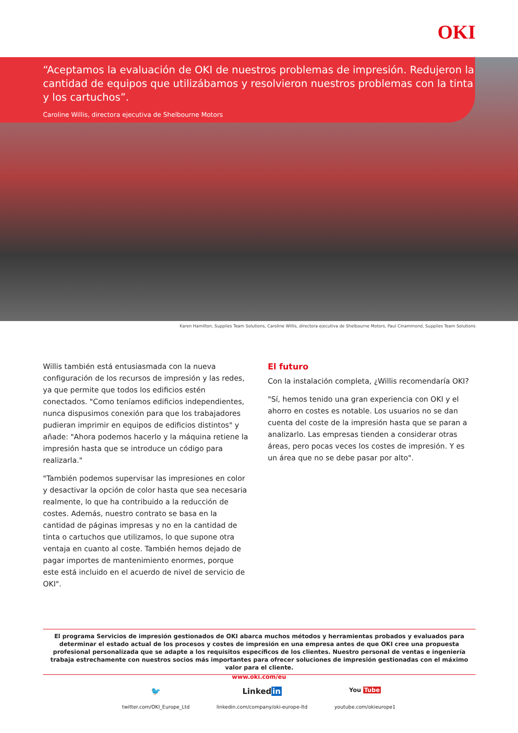OKI
“Aceptamos la evaluación de OKI de nuestros problemas de impresión. Redujeron la cantidad de equipos que utilizábamos y resolvieron nuestros problemas con la tinta y los cartuchos”.
Caroline Willis, directora ejecutiva de Shelbourne Motors
Karen Hamilton, Supplies Team Solutions, Caroline Willis, directora ejecutiva de Shelbourne Motors, Paul Cinammond, Supplies Team Solutions
Willis también está entusiasmada con la nueva configuración de los recursos de impresión y las redes, ya que permite que todos los edificios estén conectados. "Como teníamos edificios independientes, nunca dispusimos conexión para que los trabajadores pudieran imprimir en equipos de edificios distintos" y añade: "Ahora podemos hacerlo y la máquina retiene la impresión hasta que se introduce un código para realizarla."
"También podemos supervisar las impresiones en color y desactivar la opción de color hasta que sea necesaria realmente, lo que ha contribuido a la reducción de costes. Además, nuestro contrato se basa en la cantidad de páginas impresas y no en la cantidad de tinta o cartuchos que utilizamos, lo que supone otra ventaja en cuanto al coste. También hemos dejado de pagar importes de mantenimiento enormes, porque este está incluido en el acuerdo de nivel de servicio de OKI".
El futuro
Con la instalación completa, ¿Willis recomendaría OKI?
"Sí, hemos tenido una gran experiencia con OKI y el ahorro en costes es notable. Los usuarios no se dan cuenta del coste de la impresión hasta que se paran a analizarlo. Las empresas tienden a considerar otras áreas, pero pocas veces los costes de impresión. Y es un área que no se debe pasar por alto".
El programa Servicios de impresión gestionados de OKI abarca muchos métodos y herramientas probados y evaluados para determinar el estado actual de los procesos y costes de impresión en una empresa antes de que OKI cree una propuesta profesional personalizada que se adapte a los requisitos específicos de los clientes. Nuestro personal de ventas e ingeniería trabaja estrechamente con nuestros socios más importantes para ofrecer soluciones de impresión gestionadas con el máximo valor para el cliente.
www.oki.com/eu
🐦
twitter.com/OKI_Europe_Ltd
Linkedin
linkedin.com/company/oki-europe-ltd
You Tube
youtube.com/okieurope1